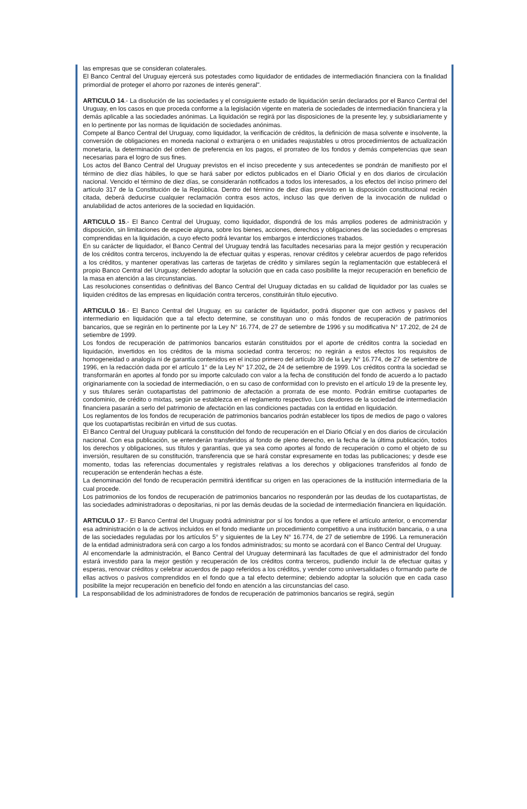las empresas que se consideran colaterales.
El Banco Central del Uruguay ejercerá sus potestades como liquidador de entidades de intermediación financiera con la finalidad primordial de proteger el ahorro por razones de interés general".
ARTICULO 14.- La disolución de las sociedades y el consiguiente estado de liquidación serán declarados por el Banco Central del Uruguay, en los casos en que proceda conforme a la legislación vigente en materia de sociedades de intermediación financiera y la demás aplicable a las sociedades anónimas. La liquidación se regirá por las disposiciones de la presente ley, y subsidiariamente y en lo pertinente por las normas de liquidación de sociedades anónimas.
Compete al Banco Central del Uruguay, como liquidador, la verificación de créditos, la definición de masa solvente e insolvente, la conversión de obligaciones en moneda nacional o extranjera o en unidades reajustables u otros procedimientos de actualización monetaria, la determinación del orden de preferencia en los pagos, el prorrateo de los fondos y demás competencias que sean necesarias para el logro de sus fines.
Los actos del Banco Central del Uruguay previstos en el inciso precedente y sus antecedentes se pondrán de manifiesto por el término de diez días hábiles, lo que se hará saber por edictos publicados en el Diario Oficial y en dos diarios de circulación nacional. Vencido el término de diez días, se considerarán notificados a todos los interesados, a los efectos del inciso primero del artículo 317 de la Constitución de la República. Dentro del término de diez días previsto en la disposición constitucional recién citada, deberá deducirse cualquier reclamación contra esos actos, incluso las que deriven de la invocación de nulidad o anulabilidad de actos anteriores de la sociedad en liquidación.
ARTICULO 15.- El Banco Central del Uruguay, como liquidador, dispondrá de los más amplios poderes de administración y disposición, sin limitaciones de especie alguna, sobre los bienes, acciones, derechos y obligaciones de las sociedades o empresas comprendidas en la liquidación, a cuyo efecto podrá levantar los embargos e interdicciones trabados.
En su carácter de liquidador, el Banco Central del Uruguay tendrá las facultades necesarias para la mejor gestión y recuperación de los créditos contra terceros, incluyendo la de efectuar quitas y esperas, renovar créditos y celebrar acuerdos de pago referidos a los créditos, y mantener operativas las carteras de tarjetas de crédito y similares según la reglamentación que establecerá el propio Banco Central del Uruguay; debiendo adoptar la solución que en cada caso posibilite la mejor recuperación en beneficio de la masa en atención a las circunstancias.
Las resoluciones consentidas o definitivas del Banco Central del Uruguay dictadas en su calidad de liquidador por las cuales se liquiden créditos de las empresas en liquidación contra terceros, constituirán título ejecutivo.
ARTICULO 16.- El Banco Central del Uruguay, en su carácter de liquidador, podrá disponer que con activos y pasivos del intermediario en liquidación que a tal efecto determine, se constituyan uno o más fondos de recuperación de patrimonios bancarios, que se regirán en lo pertinente por la Ley N° 16.774, de 27 de setiembre de 1996 y su modificativa N° 17.202, de 24 de setiembre de 1999.
Los fondos de recuperación de patrimonios bancarios estarán constituidos por el aporte de créditos contra la sociedad en liquidación, invertidos en los créditos de la misma sociedad contra terceros; no regirán a estos efectos los requisitos de homogeneidad o analogía ni de garantía contenidos en el inciso primero del artículo 30 de la Ley N° 16.774, de 27 de setiembre de 1996, en la redacción dada por el artículo 1° de la Ley N° 17.202, de 24 de setiembre de 1999. Los créditos contra la sociedad se transformarán en aportes al fondo por su importe calculado con valor a la fecha de constitución del fondo de acuerdo a lo pactado originariamente con la sociedad de intermediación, o en su caso de conformidad con lo previsto en el artículo 19 de la presente ley, y sus titulares serán cuotapartistas del patrimonio de afectación a prorrata de ese monto. Podrán emitirse cuotapartes de condominio, de crédito o mixtas, según se establezca en el reglamento respectivo. Los deudores de la sociedad de intermediación financiera pasarán a serlo del patrimonio de afectación en las condiciones pactadas con la entidad en liquidación.
Los reglamentos de los fondos de recuperación de patrimonios bancarios podrán establecer los tipos de medios de pago o valores que los cuotapartistas recibirán en virtud de sus cuotas.
El Banco Central del Uruguay publicará la constitución del fondo de recuperación en el Diario Oficial y en dos diarios de circulación nacional. Con esa publicación, se entenderán transferidos al fondo de pleno derecho, en la fecha de la última publicación, todos los derechos y obligaciones, sus títulos y garantías, que ya sea como aportes al fondo de recuperación o como el objeto de su inversión, resultaren de su constitución, transferencia que se hará constar expresamente en todas las publicaciones; y desde ese momento, todas las referencias documentales y registrales relativas a los derechos y obligaciones transferidos al fondo de recuperación se entenderán hechas a éste.
La denominación del fondo de recuperación permitirá identificar su origen en las operaciones de la institución intermediaria de la cual procede.
Los patrimonios de los fondos de recuperación de patrimonios bancarios no responderán por las deudas de los cuotapartistas, de las sociedades administradoras o depositarias, ni por las demás deudas de la sociedad de intermediación financiera en liquidación.
ARTICULO 17.- El Banco Central del Uruguay podrá administrar por sí los fondos a que refiere el artículo anterior, o encomendar esa administración o la de activos incluidos en el fondo mediante un procedimiento competitivo a una institución bancaria, o a una de las sociedades reguladas por los artículos 5° y siguientes de la Ley N° 16.774, de 27 de setiembre de 1996. La remuneración de la entidad administradora será con cargo a los fondos administrados; su monto se acordará con el Banco Central del Uruguay.
Al encomendarle la administración, el Banco Central del Uruguay determinará las facultades de que el administrador del fondo estará investido para la mejor gestión y recuperación de los créditos contra terceros, pudiendo incluir la de efectuar quitas y esperas, renovar créditos y celebrar acuerdos de pago referidos a los créditos, y vender como universalidades o formando parte de ellas activos o pasivos comprendidos en el fondo que a tal efecto determine; debiendo adoptar la solución que en cada caso posibilite la mejor recuperación en beneficio del fondo en atención a las circunstancias del caso.
La responsabilidad de los administradores de fondos de recuperación de patrimonios bancarios se regirá, según